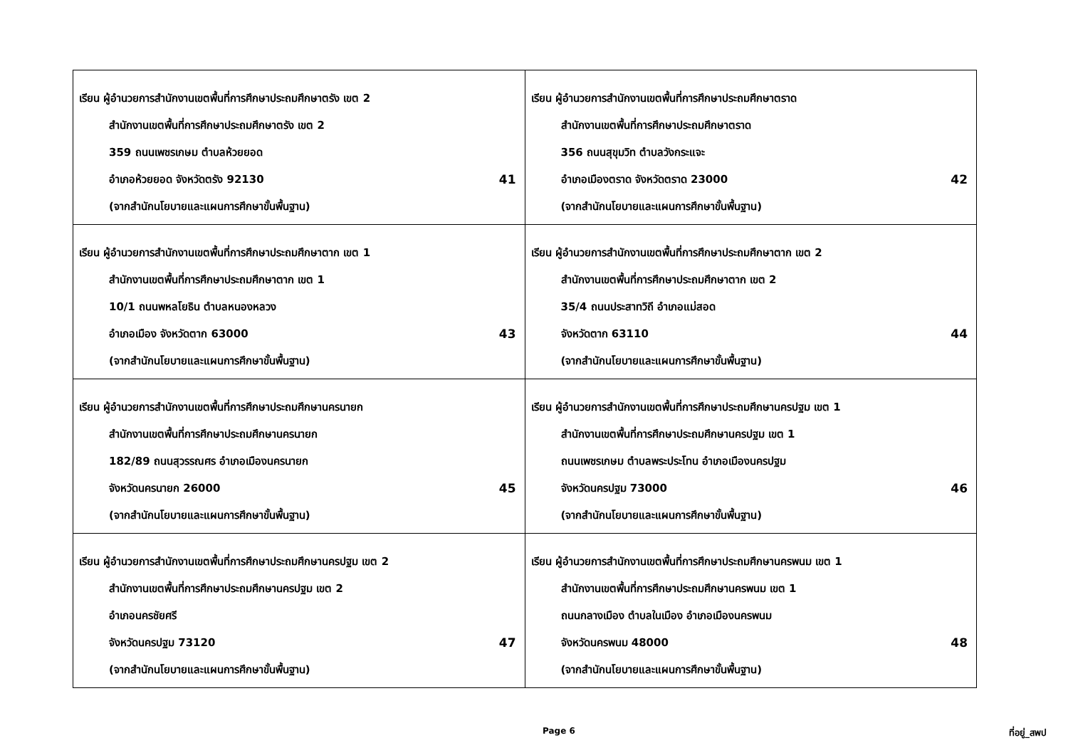| เรียน ผู้อำนวยการสำนักงานเขตพื้นที่การศึกษาประถมศึกษาตรัง เขต 2 สำนักงานเขตพื้นที่การศึกษาประถมศึกษาตรัง เขต 2 359 ถนนเพชรเกษม ตำบลห้วยยอด อำเภอห้วยยอด จังหวัดตรัง 92130 41 (จากสำนักนโยบายและแผนการศึกษาขั้นพื้นฐาน) | เรียน ผู้อำนวยการสำนักงานเขตพื้นที่การศึกษาประถมศึกษาตราด สำนักงานเขตพื้นที่การศึกษาประถมศึกษาตราด 356 ถนนสุขุมวิท ตำบลวังกระแจะ อำเภอเมืองตราด จังหวัดตราด 23000 42 (จากสำนักนโยบายและแผนการศึกษาขั้นพื้นฐาน) |
| เรียน ผู้อำนวยการสำนักงานเขตพื้นที่การศึกษาประถมศึกษาตาก เขต 1 สำนักงานเขตพื้นที่การศึกษาประถมศึกษาตาก เขต 1 10/1 ถนนพหลโยธิน ตำบลหนองหลวง อำเภอเมือง จังหวัดตาก 63000 43 (จากสำนักนโยบายและแผนการศึกษาขั้นพื้นฐาน) | เรียน ผู้อำนวยการสำนักงานเขตพื้นที่การศึกษาประถมศึกษาตาก เขต 2 สำนักงานเขตพื้นที่การศึกษาประถมศึกษาตาก เขต 2 35/4 ถนนประสาทวิถี อำเภอแม่สอด จังหวัดตาก 63110 44 (จากสำนักนโยบายและแผนการศึกษาขั้นพื้นฐาน) |
| เรียน ผู้อำนวยการสำนักงานเขตพื้นที่การศึกษาประถมศึกษานครนายก สำนักงานเขตพื้นที่การศึกษาประถมศึกษานครนายก 182/89 ถนนสุวรรณศร อำเภอเมืองนครนายก จังหวัดนครนายก 26000 45 (จากสำนักนโยบายและแผนการศึกษาขั้นพื้นฐาน) | เรียน ผู้อำนวยการสำนักงานเขตพื้นที่การศึกษาประถมศึกษานครปฐม เขต 1 สำนักงานเขตพื้นที่การศึกษาประถมศึกษานครปฐม เขต 1 ถนนเพชรเกษม ตำบลพระประโทน อำเภอเมืองนครปฐม จังหวัดนครปฐม 73000 46 (จากสำนักนโยบายและแผนการศึกษาขั้นพื้นฐาน) |
| เรียน ผู้อำนวยการสำนักงานเขตพื้นที่การศึกษาประถมศึกษานครปฐม เขต 2 สำนักงานเขตพื้นที่การศึกษาประถมศึกษานครปฐม เขต 2 อำเภอนครชัยศรี จังหวัดนครปฐม 73120 47 (จากสำนักนโยบายและแผนการศึกษาขั้นพื้นฐาน) | เรียน ผู้อำนวยการสำนักงานเขตพื้นที่การศึกษาประถมศึกษานครพนม เขต 1 สำนักงานเขตพื้นที่การศึกษาประถมศึกษานครพนม เขต 1 ถนนกลางเมือง ตำบลในเมือง อำเภอเมืองนครพนม จังหวัดนครพนม 48000 48 (จากสำนักนโยบายและแผนการศึกษาขั้นพื้นฐาน) |
Page 6 ที่อยู่_สพป